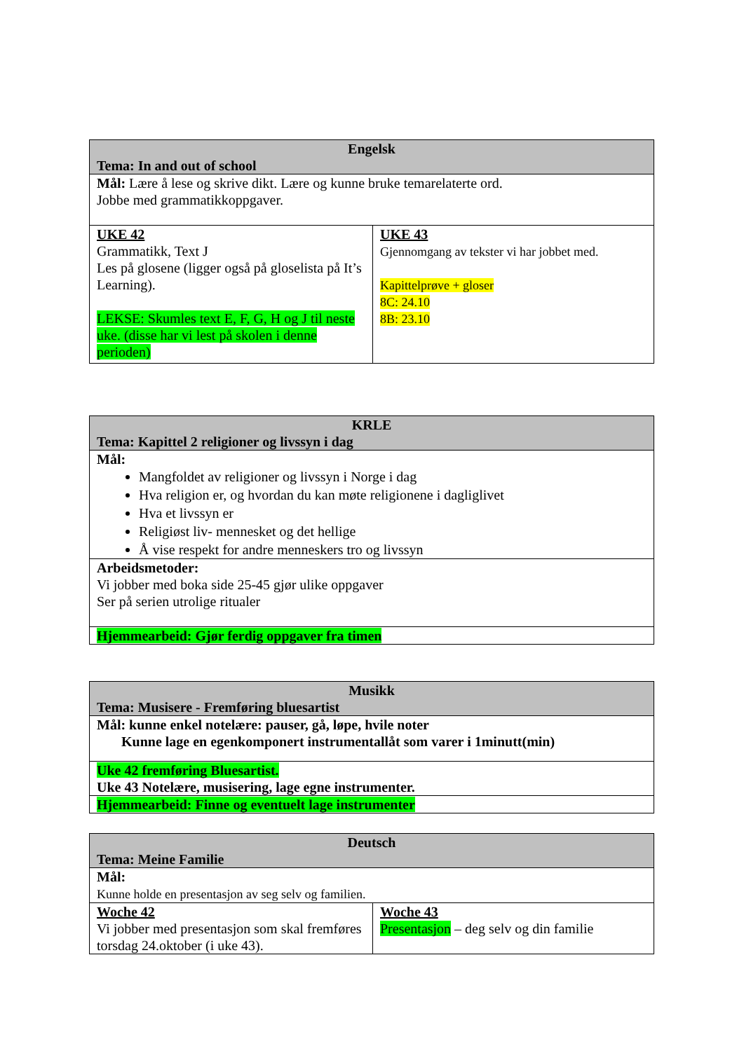| Engelsk Tema: In and out of school | |
| --- | --- |
| Mål: Lære å lese og skrive dikt. Lære og kunne bruke temarelaterte ord. Jobbe med grammatikkoppgaver. | |
| UKE 42 Grammatikk, Text J Les på glosene (ligger også på gloselista på It’s Learning). LEKSE: Skumles text E, F, G, H og J til neste uke. (disse har vi lest på skolen i denne perioden) | UKE 43 Gjennomgang av tekster vi har jobbet med. Kapittelprøve + gloser 8C: 24.10 8B: 23.10 |
| KRLE Tema: Kapittel 2 religioner og livssyn i dag |
| --- |
| Mål: Mangfoldet av religioner og livssyn i Norge i dag Hva religion er, og hvordan du kan møte religionene i dagliglivet Hva et livssyn er Religiøst liv- mennesket og det hellige Å vise respekt for andre menneskers tro og livssyn |
| Arbeidsmetoder: Vi jobber med boka side 25-45 gjør ulike oppgaver Ser på serien utrolige ritualer |
| Hjemmearbeid: Gjør ferdig oppgaver fra timen |
| Musikk Tema: Musisere - Fremføring bluesartist |
| --- |
| Mål: kunne enkel notelære: pauser, gå, løpe, hvile noter Kunne lage en egenkomponert instrumentallåt som varer i 1minutt(min) |
| Uke 42 fremføring Bluesartist. Uke 43 Notelære, musisering, lage egne instrumenter. |
| Hjemmearbeid: Finne og eventuelt lage instrumenter |
| Deutsch Tema: Meine Familie | |
| --- | --- |
| Mål: Kunne holde en presentasjon av seg selv og familien. | |
| Woche 42 Vi jobber med presentasjon som skal fremføres torsdag 24.oktober (i uke 43). | Woche 43 Presentasjon – deg selv og din familie |